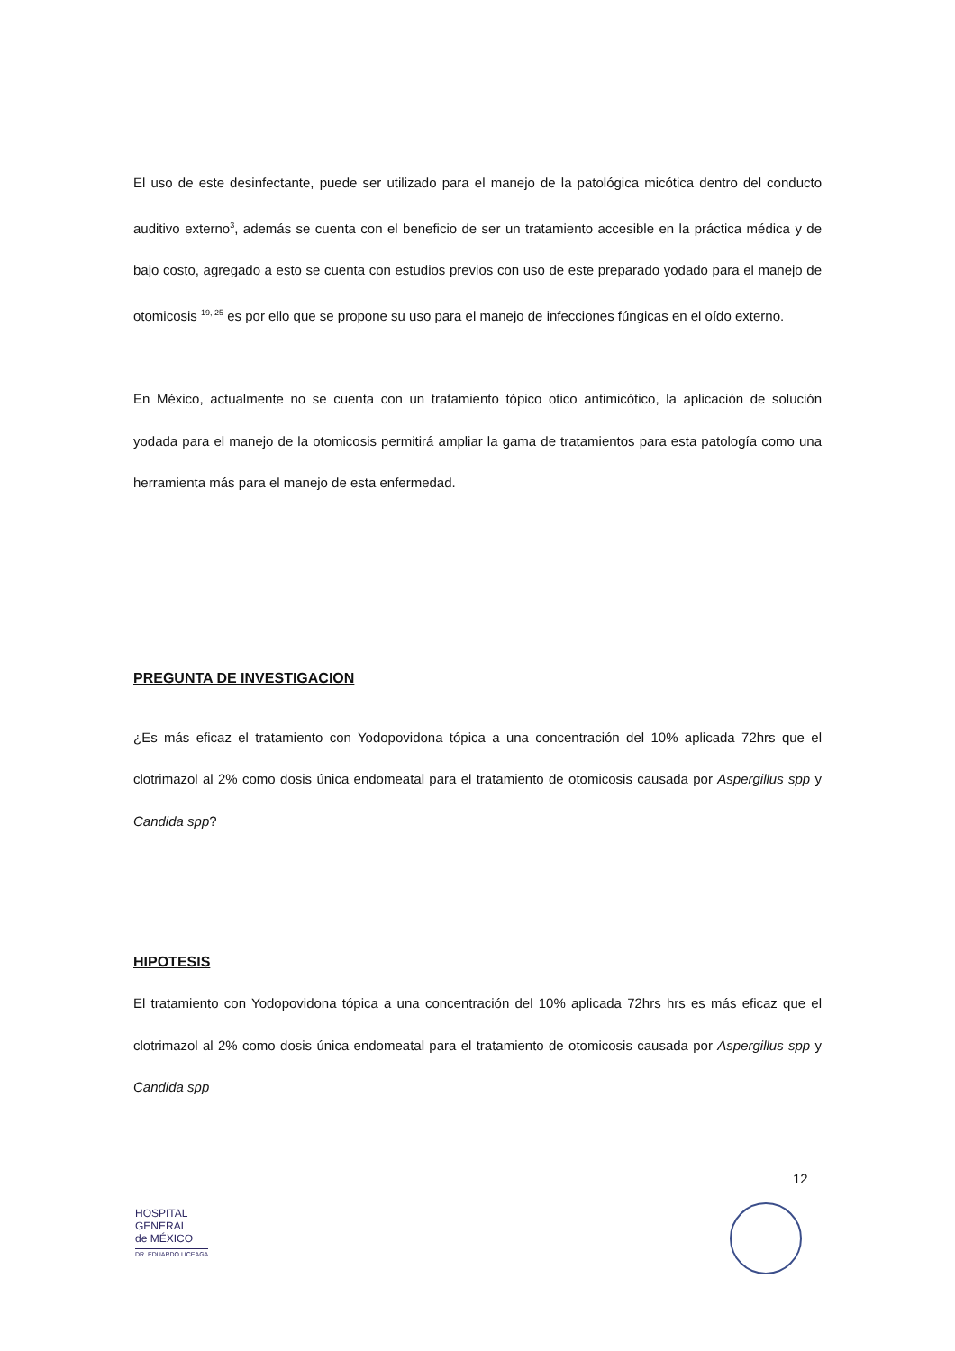El uso de este desinfectante, puede ser utilizado para el manejo de la patológica micótica dentro del conducto auditivo externo<sup>3</sup>, además se cuenta con el beneficio de ser un tratamiento accesible en la práctica médica y de bajo costo, agregado a esto se cuenta con estudios previos con uso de este preparado yodado para el manejo de otomicosis <sup>19, 25</sup> es por ello que se propone su uso para el manejo de infecciones fúngicas en el oído externo.
En México, actualmente no se cuenta con un tratamiento tópico otico antimicótico, la aplicación de solución yodada para el manejo de la otomicosis permitirá ampliar la gama de tratamientos para esta patología como una herramienta más para el manejo de esta enfermedad.
PREGUNTA DE INVESTIGACION
¿Es más eficaz el tratamiento con Yodopovidona tópica a una concentración del 10% aplicada 72hrs que el clotrimazol al 2% como dosis única endomeatal para el tratamiento de otomicosis causada por Aspergillus spp y Candida spp?
HIPOTESIS
El tratamiento con Yodopovidona tópica a una concentración del 10% aplicada 72hrs hrs es más eficaz que el clotrimazol al 2% como dosis única endomeatal para el tratamiento de otomicosis causada por Aspergillus spp y Candida spp
12
HOSPITAL
GENERAL
de MÉXICO
DR. EDUARDO LICEAGA